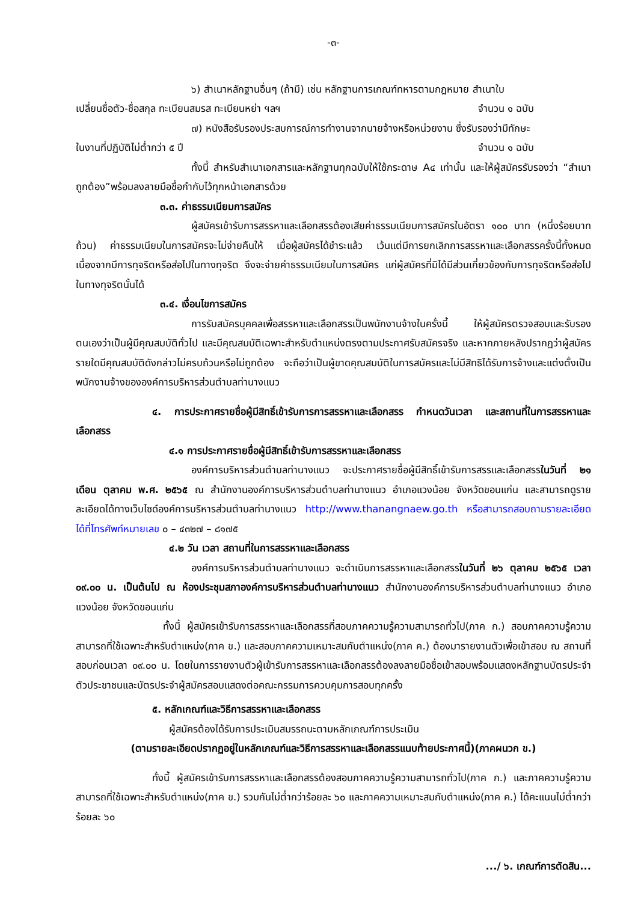-๓-
๖) สำเนาหลักฐานอื่นๆ (ถ้ามี) เช่น หลักฐานการเกณฑ์ทหารตามกฎหมาย สำเนาใบ
เปลี่ยนชื่อตัว-ชื่อสกุล ทะเบียนสมรส ทะเบียนหย่า ฯลฯ จำนวน ๑ ฉบับ
๗) หนังสือรับรองประสบการณ์การทำงานจากนายจ้างหรือหน่วยงาน ซึ่งรับรองว่ามีทักษะ
ในงานที่ปฏิบัติไม่ต่ำกว่า ๕ ปี จำนวน ๑ ฉบับ
ทั้งนี้ สำหรับสำเนาเอกสารและหลักฐานทุกฉบับให้ใช้กระดาษ A๔ เท่านั้น และให้ผู้สมัครรับรองว่า “สำเนาถูกต้อง”พร้อมลงลายมือชื่อกำกับไว้ทุกหน้าเอกสารด้วย
๓.๓. ค่าธรรมเนียมการสมัคร
ผู้สมัครเข้ารับการสรรหาและเลือกสรรต้องเสียค่าธรรมเนียมการสมัครในอัตรา ๑๐๐ บาท (หนึ่งร้อยบาทถ้วน) ค่าธรรมเนียมในการสมัครจะไม่จ่ายคืนให้ เมื่อผู้สมัครได้ชำระแล้ว เว้นแต่มีการยกเลิกการสรรหาและเลือกสรรครั้งนี้ทั้งหมด เนื่องจากมีการทุจริตหรือส่อไปในทางทุจริต จึงจะจ่ายค่าธรรมเนียมในการสมัคร แก่ผู้สมัครที่มิได้มีส่วนเกี่ยวข้องกับการทุจริตหรือส่อไปในทางทุจริตนั้นได้
๓.๔. เงื่อนไขการสมัคร
การรับสมัครบุคคลเพื่อสรรหาและเลือกสรรเป็นพนักงานจ้างในครั้งนี้ ให้ผู้สมัครตรวจสอบและรับรองตนเองว่าเป็นผู้มีคุณสมบัติทั่วไป และมีคุณสมบัติเฉพาะสำหรับตำแหน่งตรงตามประกาศรับสมัครจริง และหากภายหลังปรากฏว่าผู้สมัครรายใดมีคุณสมบัติดังกล่าวไม่ครบถ้วนหรือไม่ถูกต้อง จะถือว่าเป็นผู้ขาดคุณสมบัติในการสมัครและไม่มีสิทธิได้รับการจ้างและแต่งตั้งเป็นพนักงานจ้างขององค์การบริหารส่วนตำบลท่านางแนว
๔. การประกาศรายชื่อผู้มีสิทธิ์เข้ารับการการสรรหาและเลือกสรร กำหนดวันเวลา และสถานที่ในการสรรหาและเลือกสรร
๔.๑ การประกาศรายชื่อผู้มีสิทธิ์เข้ารับการสรรหาและเลือกสรร
องค์การบริหารส่วนตำบลท่านางแนว จะประกาศรายชื่อผู้มีสิทธิ์เข้ารับการสรรและเลือกสรรในวันที่ ๒๑ เดือน ตุลาคม พ.ศ. ๒๕๖๕ ณ สำนักงานองค์การบริหารส่วนตำบลท่านางแนว อำเภอแวงน้อย จังหวัดขอนแก่น และสามารถดูรายละเอียดได้ทางเว็บไซด์องค์การบริหารส่วนตำบลท่านางแนว http://www.thanangnaew.go.th หรือสามารถสอบถามรายละเอียดได้ที่โทรศัพท์หมายเลข ๐ – ๔๓๒๗ – ๘๑๗๕
๔.๒ วัน เวลา สถานที่ในการสรรหาและเลือกสรร
องค์การบริหารส่วนตำบลท่านางแนว จะดำเนินการสรรหาและเลือกสรรในวันที่ ๒๖ ตุลาคม ๒๕๖๕ เวลา ๐๙.๐๐ น. เป็นต้นไป ณ ห้องประชุมสภาองค์การบริหารส่วนตำบลท่านางแนว สำนักงานองค์การบริหารส่วนตำบลท่านางแนว อำเภอแวงน้อย จังหวัดขอนแก่น
ทั้งนี้ ผู้สมัครเข้ารับการสรรหาและเลือกสรรที่สอบภาคความรู้ความสามารถทั่วไป(ภาค ก.) สอบภาคความรู้ความสามารถที่ใช้เฉพาะสำหรับตำแหน่ง(ภาค ข.) และสอบภาคความเหมาะสมกับตำแหน่ง(ภาค ค.) ต้องมารายงานตัวเพื่อเข้าสอบ ณ สถานที่สอบก่อนเวลา ๐๙.๐๐ น. โดยในการรายงานตัวผู้เข้ารับการสรรหาและเลือกสรรต้องลงลายมือชื่อเข้าสอบพร้อมแสดงหลักฐานบัตรประจำตัวประชาชนและบัตรประจำผู้สมัครสอบแสดงต่อคณะกรรมการควบคุมการสอบทุกครั้ง
๕. หลักเกณฑ์และวิธีการสรรหาและเลือกสรร
ผู้สมัครต้องได้รับการประเมินสมรรถนะตามหลักเกณฑ์การประเมิน
(ตามรายละเอียดปรากฏอยู่ในหลักเกณฑ์และวิธีการสรรหาและเลือกสรรแนบท้ายประกาศนี้)(ภาคผนวก ข.)
ทั้งนี้ ผู้สมัครเข้ารับการสรรหาและเลือกสรรต้องสอบภาคความรู้ความสามารถทั่วไป(ภาค ก.) และภาคความรู้ความสามารถที่ใช้เฉพาะสำหรับตำแหน่ง(ภาค ข.) รวมกันไม่ต่ำกว่าร้อยละ ๖๐ และภาคความเหมาะสมกับตำแหน่ง(ภาค ค.) ได้คะแนนไม่ต่ำกว่าร้อยละ ๖๐
.../ ๖. เกณฑ์การตัดสิน...